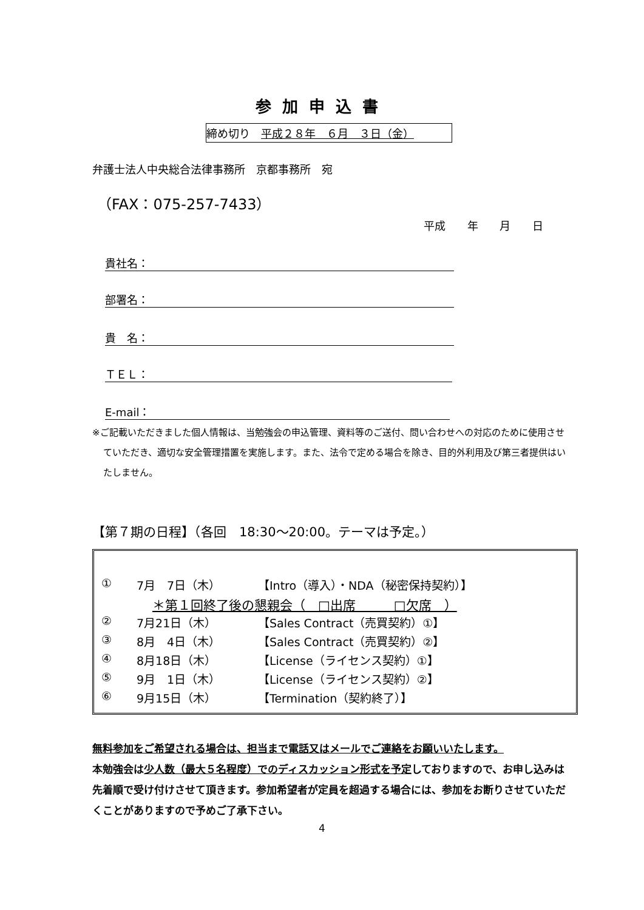参加申込書
締め切り　平成２８年　６月　３日（金）
弁護士法人中央総合法律事務所　京都事務所　宛
（FAX：075-257-7433）
平成 年 月 日
貴社名：
部署名：
貴　名：
ＴＥＬ：
E-mail：
※ご記載いただきました個人情報は、当勉強会の申込管理、資料等のご送付、問い合わせへの対応のために使用させていただき、適切な安全管理措置を実施します。また、法令で定める場合を除き、目的外利用及び第三者提供はいたしません。
【第７期の日程】（各回　18:30～20:00。テーマは予定。）
① 7月　7日（木） 【Intro（導入）・NDA（秘密保持契約）】
＊第１回終了後の懇親会（　□出席　　　□欠席　）
② 7月21日（木） 【Sales Contract（売買契約）①】
③ 8月　4日（木） 【Sales Contract（売買契約）②】
④ 8月18日（木） 【License（ライセンス契約）①】
⑤ 9月　1日（木） 【License（ライセンス契約）②】
⑥ 9月15日（木） 【Termination（契約終了）】
無料参加をご希望される場合は、担当まで電話又はメールでご連絡をお願いいたします。
本勉強会は少人数（最大５名程度）でのディスカッション形式を予定しておりますので、お申し込みは先着順で受け付けさせて頂きます。参加希望者が定員を超過する場合には、参加をお断りさせていただくことがありますので予めご了承下さい。
4